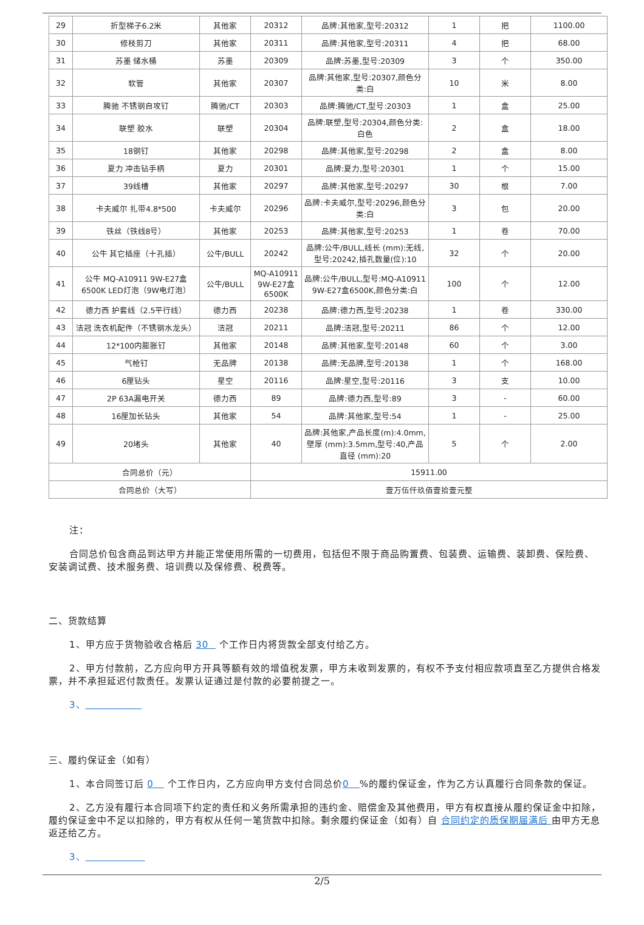| 29 | 折型梯子6.2米 | 其他家 | 20312 | 品牌:其他家,型号:20312 | 1 | 把 | 1100.00 |
| 30 | 修枝剪刀 | 其他家 | 20311 | 品牌:其他家,型号:20311 | 4 | 把 | 68.00 |
| 31 | 苏墨 储水桶 | 苏墨 | 20309 | 品牌:苏墨,型号:20309 | 3 | 个 | 350.00 |
| 32 | 软管 | 其他家 | 20307 | 品牌:其他家,型号:20307,颜色分类:白 | 10 | 米 | 8.00 |
| 33 | 腾驰 不锈钢自攻钉 | 腾驰/CT | 20303 | 品牌:腾驰/CT,型号:20303 | 1 | 盒 | 25.00 |
| 34 | 联塑 胶水 | 联塑 | 20304 | 品牌:联塑,型号:20304,颜色分类:白色 | 2 | 盒 | 18.00 |
| 35 | 18钢钉 | 其他家 | 20298 | 品牌:其他家,型号:20298 | 2 | 盒 | 8.00 |
| 36 | 夏力 冲击钻手柄 | 夏力 | 20301 | 品牌:夏力,型号:20301 | 1 | 个 | 15.00 |
| 37 | 39线槽 | 其他家 | 20297 | 品牌:其他家,型号:20297 | 30 | 根 | 7.00 |
| 38 | 卡夫威尔 扎带4.8*500 | 卡夫威尔 | 20296 | 品牌:卡夫威尔,型号:20296,颜色分类:白 | 3 | 包 | 20.00 |
| 39 | 铁丝（铁线8号） | 其他家 | 20253 | 品牌:其他家,型号:20253 | 1 | 卷 | 70.00 |
| 40 | 公牛 其它插座（十孔插） | 公牛/BULL | 20242 | 品牌:公牛/BULL,线长 (mm):无线,型号:20242,插孔数量(位):10 | 32 | 个 | 20.00 |
| 41 | 公牛 MQ-A10911 9W-E27盒6500K LED灯泡（9W电灯泡） | 公牛/BULL | MQ-A10911 9W-E27盒6500K | 品牌:公牛/BULL,型号:MQ-A10911 9W-E27盒6500K,颜色分类:白 | 100 | 个 | 12.00 |
| 42 | 德力西 护套线（2.5平行线） | 德力西 | 20238 | 品牌:德力西,型号:20238 | 1 | 卷 | 330.00 |
| 43 | 洁冠 洗衣机配件（不锈钢水龙头） | 洁冠 | 20211 | 品牌:洁冠,型号:20211 | 86 | 个 | 12.00 |
| 44 | 12*100内膨胀钉 | 其他家 | 20148 | 品牌:其他家,型号:20148 | 60 | 个 | 3.00 |
| 45 | 气枪钉 | 无品牌 | 20138 | 品牌:无品牌,型号:20138 | 1 | 个 | 168.00 |
| 46 | 6厘钻头 | 星空 | 20116 | 品牌:星空,型号:20116 | 3 | 支 | 10.00 |
| 47 | 2P 63A漏电开关 | 德力西 | 89 | 品牌:德力西,型号:89 | 3 | - | 60.00 |
| 48 | 16厘加长钻头 | 其他家 | 54 | 品牌:其他家,型号:54 | 1 | - | 25.00 |
| 49 | 20堵头 | 其他家 | 40 | 品牌:其他家,产品长度(m):4.0mm,壁厚 (mm):3.5mm,型号:40,产品直径 (mm):20 | 5 | 个 | 2.00 |
| 合同总价（元） | | | 15911.00 | | | | |
| 合同总价（大写） | | | 壹万伍仟玖佰壹拾壹元整 | | | | |
注：
合同总价包含商品到达甲方并能正常使用所需的一切费用，包括但不限于商品购置费、包装费、运输费、装卸费、保险费、安装调试费、技术服务费、培训费以及保修费、税费等。
二、货款结算
1、甲方应于货物验收合格后 30 个工作日内将货款全部支付给乙方。
2、甲方付款前，乙方应向甲方开具等额有效的增值税发票，甲方未收到发票的，有权不予支付相应款项直至乙方提供合格发票，并不承担延迟付款责任。发票认证通过是付款的必要前提之一。
3、
三、履约保证金（如有）
1、本合同签订后 0 个工作日内，乙方应向甲方支付合同总价0 %的履约保证金，作为乙方认真履行合同条款的保证。
2、乙方没有履行本合同项下约定的责任和义务所需承担的违约金、赔偿金及其他费用，甲方有权直接从履约保证金中扣除，履约保证金中不足以扣除的，甲方有权从任何一笔货款中扣除。剩余履约保证金（如有）自 合同约定的质保期届满后 由甲方无息返还给乙方。
3、
2/5